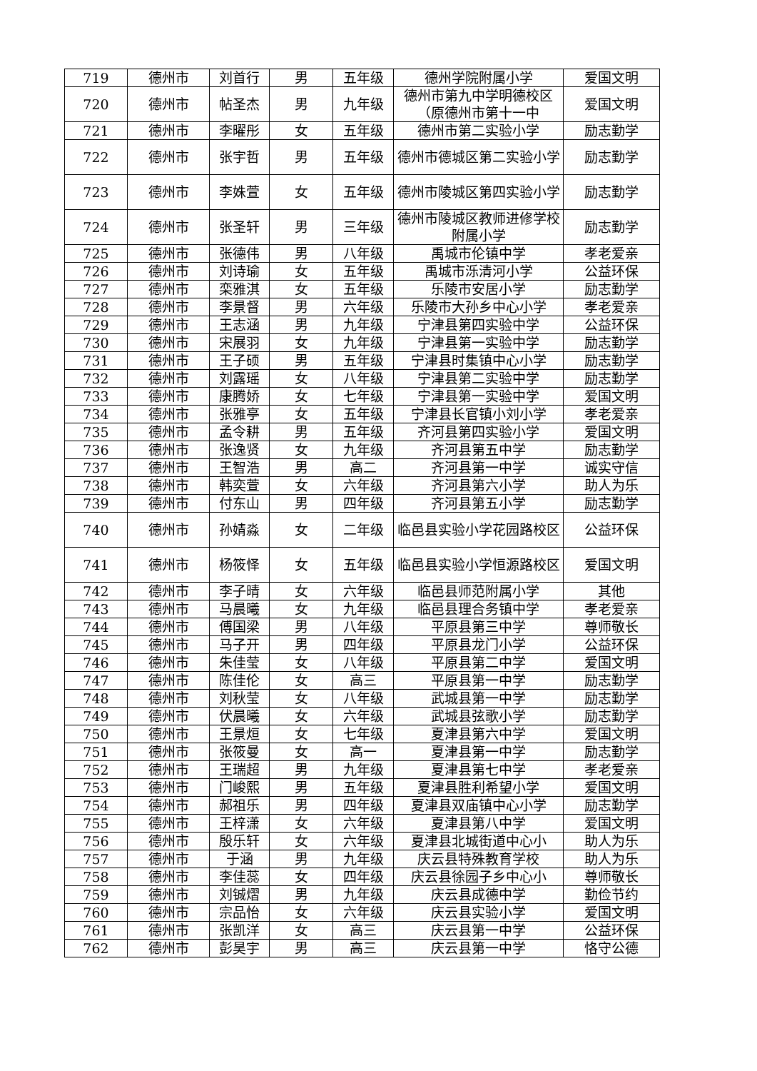| 719 | 德州市 | 刘首行 | 男 | 五年级 | 德州学院附属小学 | 爱国文明 |
| 720 | 德州市 | 帖圣杰 | 男 | 九年级 | 德州市第九中学明德校区（原德州市第十一中 | 爱国文明 |
| 721 | 德州市 | 李曜彤 | 女 | 五年级 | 德州市第二实验小学 | 励志勤学 |
| 722 | 德州市 | 张宇哲 | 男 | 五年级 | 德州市德城区第二实验小学 | 励志勤学 |
| 723 | 德州市 | 李姝萱 | 女 | 五年级 | 德州市陵城区第四实验小学 | 励志勤学 |
| 724 | 德州市 | 张圣轩 | 男 | 三年级 | 德州市陵城区教师进修学校附属小学 | 励志勤学 |
| 725 | 德州市 | 张德伟 | 男 | 八年级 | 禹城市伦镇中学 | 孝老爱亲 |
| 726 | 德州市 | 刘诗瑜 | 女 | 五年级 | 禹城市泺清河小学 | 公益环保 |
| 727 | 德州市 | 栾雅淇 | 女 | 五年级 | 乐陵市安居小学 | 励志勤学 |
| 728 | 德州市 | 李景督 | 男 | 六年级 | 乐陵市大孙乡中心小学 | 孝老爱亲 |
| 729 | 德州市 | 王志涵 | 男 | 九年级 | 宁津县第四实验中学 | 公益环保 |
| 730 | 德州市 | 宋展羽 | 女 | 九年级 | 宁津县第一实验中学 | 励志勤学 |
| 731 | 德州市 | 王子硕 | 男 | 五年级 | 宁津县时集镇中心小学 | 励志勤学 |
| 732 | 德州市 | 刘露瑶 | 女 | 八年级 | 宁津县第二实验中学 | 励志勤学 |
| 733 | 德州市 | 康腾娇 | 女 | 七年级 | 宁津县第一实验中学 | 爱国文明 |
| 734 | 德州市 | 张雅亭 | 女 | 五年级 | 宁津县长官镇小刘小学 | 孝老爱亲 |
| 735 | 德州市 | 孟令耕 | 男 | 五年级 | 齐河县第四实验小学 | 爱国文明 |
| 736 | 德州市 | 张逸贤 | 女 | 九年级 | 齐河县第五中学 | 励志勤学 |
| 737 | 德州市 | 王智浩 | 男 | 高二 | 齐河县第一中学 | 诚实守信 |
| 738 | 德州市 | 韩奕萱 | 女 | 六年级 | 齐河县第六小学 | 助人为乐 |
| 739 | 德州市 | 付东山 | 男 | 四年级 | 齐河县第五小学 | 励志勤学 |
| 740 | 德州市 | 孙婧淼 | 女 | 二年级 | 临邑县实验小学花园路校区 | 公益环保 |
| 741 | 德州市 | 杨筱怿 | 女 | 五年级 | 临邑县实验小学恒源路校区 | 爱国文明 |
| 742 | 德州市 | 李子晴 | 女 | 六年级 | 临邑县师范附属小学 | 其他 |
| 743 | 德州市 | 马晨曦 | 女 | 九年级 | 临邑县理合务镇中学 | 孝老爱亲 |
| 744 | 德州市 | 傅国梁 | 男 | 八年级 | 平原县第三中学 | 尊师敬长 |
| 745 | 德州市 | 马子开 | 男 | 四年级 | 平原县龙门小学 | 公益环保 |
| 746 | 德州市 | 朱佳莹 | 女 | 八年级 | 平原县第二中学 | 爱国文明 |
| 747 | 德州市 | 陈佳伦 | 女 | 高三 | 平原县第一中学 | 励志勤学 |
| 748 | 德州市 | 刘秋莹 | 女 | 八年级 | 武城县第一中学 | 励志勤学 |
| 749 | 德州市 | 伏晨曦 | 女 | 六年级 | 武城县弦歌小学 | 励志勤学 |
| 750 | 德州市 | 王景烜 | 女 | 七年级 | 夏津县第六中学 | 爱国文明 |
| 751 | 德州市 | 张筱曼 | 女 | 高一 | 夏津县第一中学 | 励志勤学 |
| 752 | 德州市 | 王瑞超 | 男 | 九年级 | 夏津县第七中学 | 孝老爱亲 |
| 753 | 德州市 | 门峻熙 | 男 | 五年级 | 夏津县胜利希望小学 | 爱国文明 |
| 754 | 德州市 | 郝祖乐 | 男 | 四年级 | 夏津县双庙镇中心小学 | 励志勤学 |
| 755 | 德州市 | 王梓潇 | 女 | 六年级 | 夏津县第八中学 | 爱国文明 |
| 756 | 德州市 | 殷乐轩 | 女 | 六年级 | 夏津县北城街道中心小 | 助人为乐 |
| 757 | 德州市 | 于涵 | 男 | 九年级 | 庆云县特殊教育学校 | 助人为乐 |
| 758 | 德州市 | 李佳蕊 | 女 | 四年级 | 庆云县徐园子乡中心小 | 尊师敬长 |
| 759 | 德州市 | 刘铖熠 | 男 | 九年级 | 庆云县成德中学 | 勤俭节约 |
| 760 | 德州市 | 宗品怡 | 女 | 六年级 | 庆云县实验小学 | 爱国文明 |
| 761 | 德州市 | 张凯洋 | 女 | 高三 | 庆云县第一中学 | 公益环保 |
| 762 | 德州市 | 彭昊宇 | 男 | 高三 | 庆云县第一中学 | 恪守公德 |